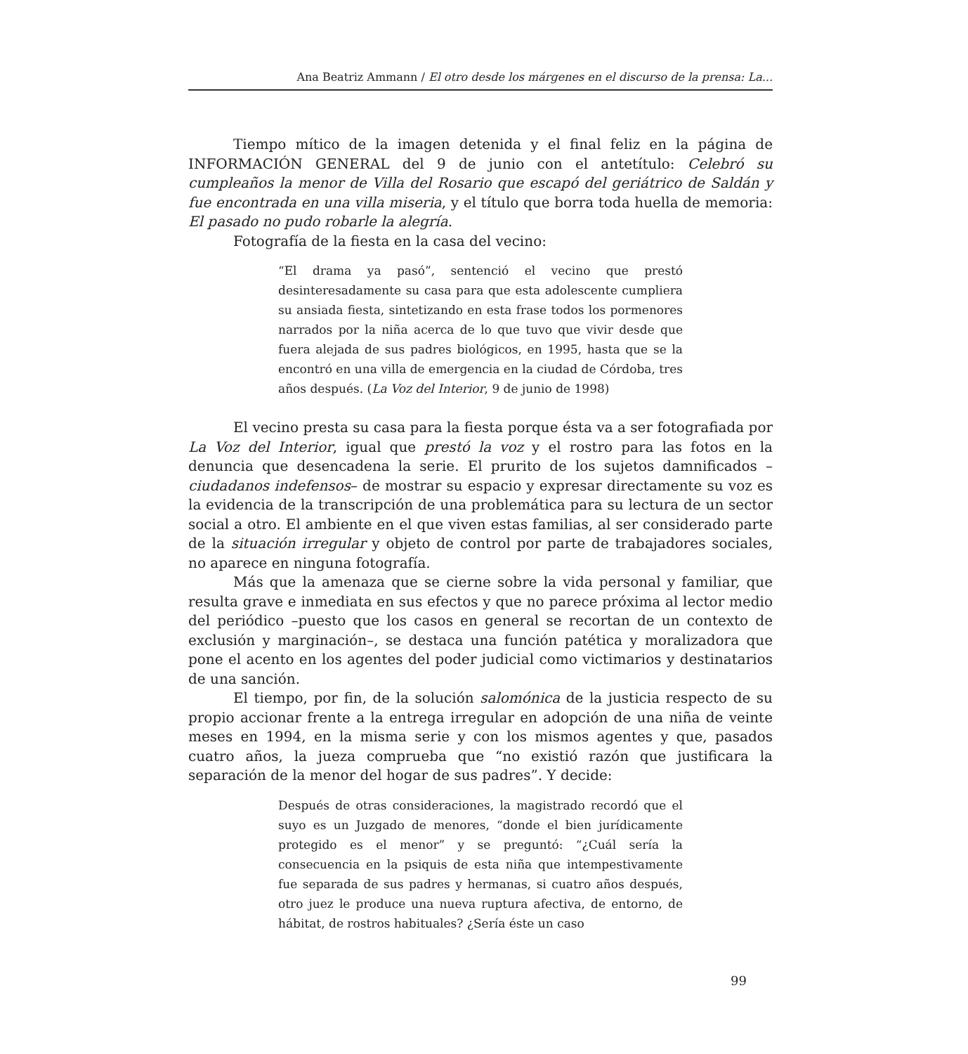Ana Beatriz Ammann / El otro desde los márgenes en el discurso de la prensa: La...
Tiempo mítico de la imagen detenida y el final feliz en la página de INFORMACIÓN GENERAL del 9 de junio con el antetítulo: Celebró su cumpleaños la menor de Villa del Rosario que escapó del geriátrico de Saldán y fue encontrada en una villa miseria, y el título que borra toda huella de memoria: El pasado no pudo robarle la alegría.
Fotografía de la fiesta en la casa del vecino:
“El drama ya pasó”, sentenció el vecino que prestó desinteresadamente su casa para que esta adolescente cumpliera su ansiada fiesta, sintetizando en esta frase todos los pormenores narrados por la niña acerca de lo que tuvo que vivir desde que fuera alejada de sus padres biológicos, en 1995, hasta que se la encontró en una villa de emergencia en la ciudad de Córdoba, tres años después. (La Voz del Interior, 9 de junio de 1998)
El vecino presta su casa para la fiesta porque ésta va a ser fotografiada por La Voz del Interior, igual que prestó la voz y el rostro para las fotos en la denuncia que desencadena la serie. El prurito de los sujetos damnificados –ciudadanos indefensos– de mostrar su espacio y expresar directamente su voz es la evidencia de la transcripción de una problemática para su lectura de un sector social a otro. El ambiente en el que viven estas familias, al ser considerado parte de la situación irregular y objeto de control por parte de trabajadores sociales, no aparece en ninguna fotografía.
Más que la amenaza que se cierne sobre la vida personal y familiar, que resulta grave e inmediata en sus efectos y que no parece próxima al lector medio del periódico –puesto que los casos en general se recortan de un contexto de exclusión y marginación–, se destaca una función patética y moralizadora que pone el acento en los agentes del poder judicial como victimarios y destinatarios de una sanción.
El tiempo, por fin, de la solución salomónica de la justicia respecto de su propio accionar frente a la entrega irregular en adopción de una niña de veinte meses en 1994, en la misma serie y con los mismos agentes y que, pasados cuatro años, la jueza comprueba que “no existió razón que justificara la separación de la menor del hogar de sus padres”. Y decide:
Después de otras consideraciones, la magistrado recordó que el suyo es un Juzgado de menores, “donde el bien jurídicamente protegido es el menor” y se preguntó: “¿Cuál sería la consecuencia en la psiquis de esta niña que intempestivamente fue separada de sus padres y hermanas, si cuatro años después, otro juez le produce una nueva ruptura afectiva, de entorno, de hábitat, de rostros habituales? ¿Sería éste un caso
99